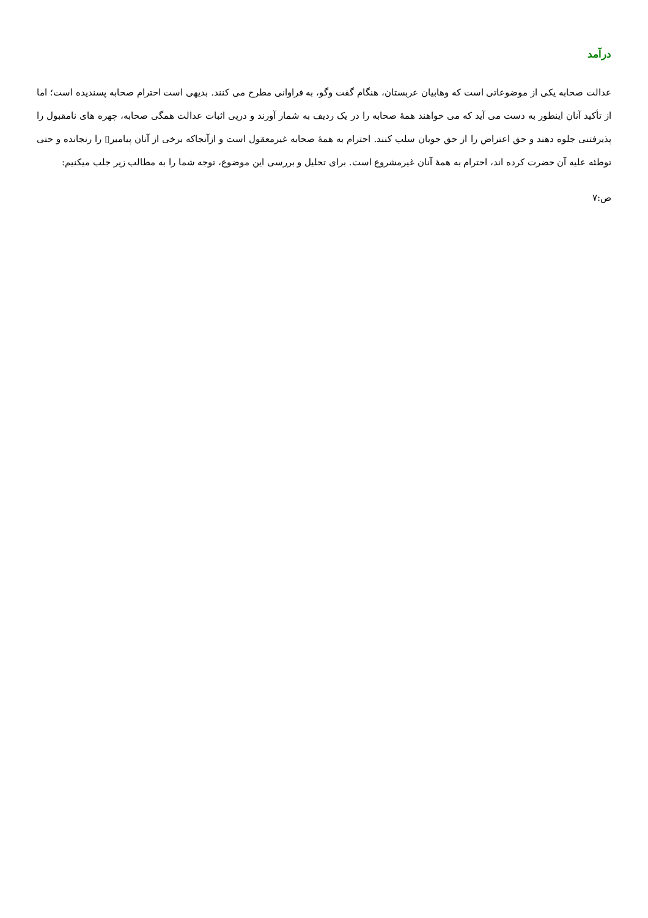درآمد
عدالت صحابه یکی از موضوعاتی است که وهابیان عربستان، هنگام گفت وگو، به فراوانی مطرح می کنند. بدیهی است احترام صحابه پسندیده است؛ اما از تأکید آنان اینطور به دست می آید که می خواهند همهٔ صحابه را در یک ردیف به شمار آورند و درپی اثبات عدالت همگی صحابه، چهره های نامقبول را پذیرفتنی جلوه دهند و حق اعتراض را از حق جویان سلب کنند. احترام به همهٔ صحابه غیرمعقول است و ازآنجاکه برخی از آنان پیامبر▯ را رنجانده و حتی توطئه علیه آن حضرت کرده اند، احترام به همهٔ آنان غیرمشروع است. برای تحلیل و بررسی این موضوع، توجه شما را به مطالب زیر جلب میکنیم:
ص:۷